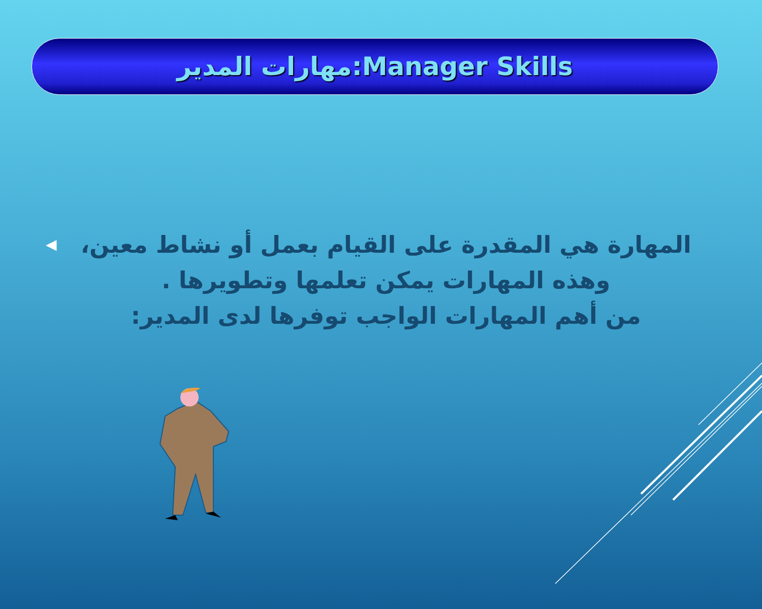مهارات المدير:Manager Skills
المهارة هي المقدرة على القيام بعمل أو نشاط معين، وهذه المهارات يمكن تعلمها وتطويرها .
من أهم المهارات الواجب توفرها لدى المدير:
◀